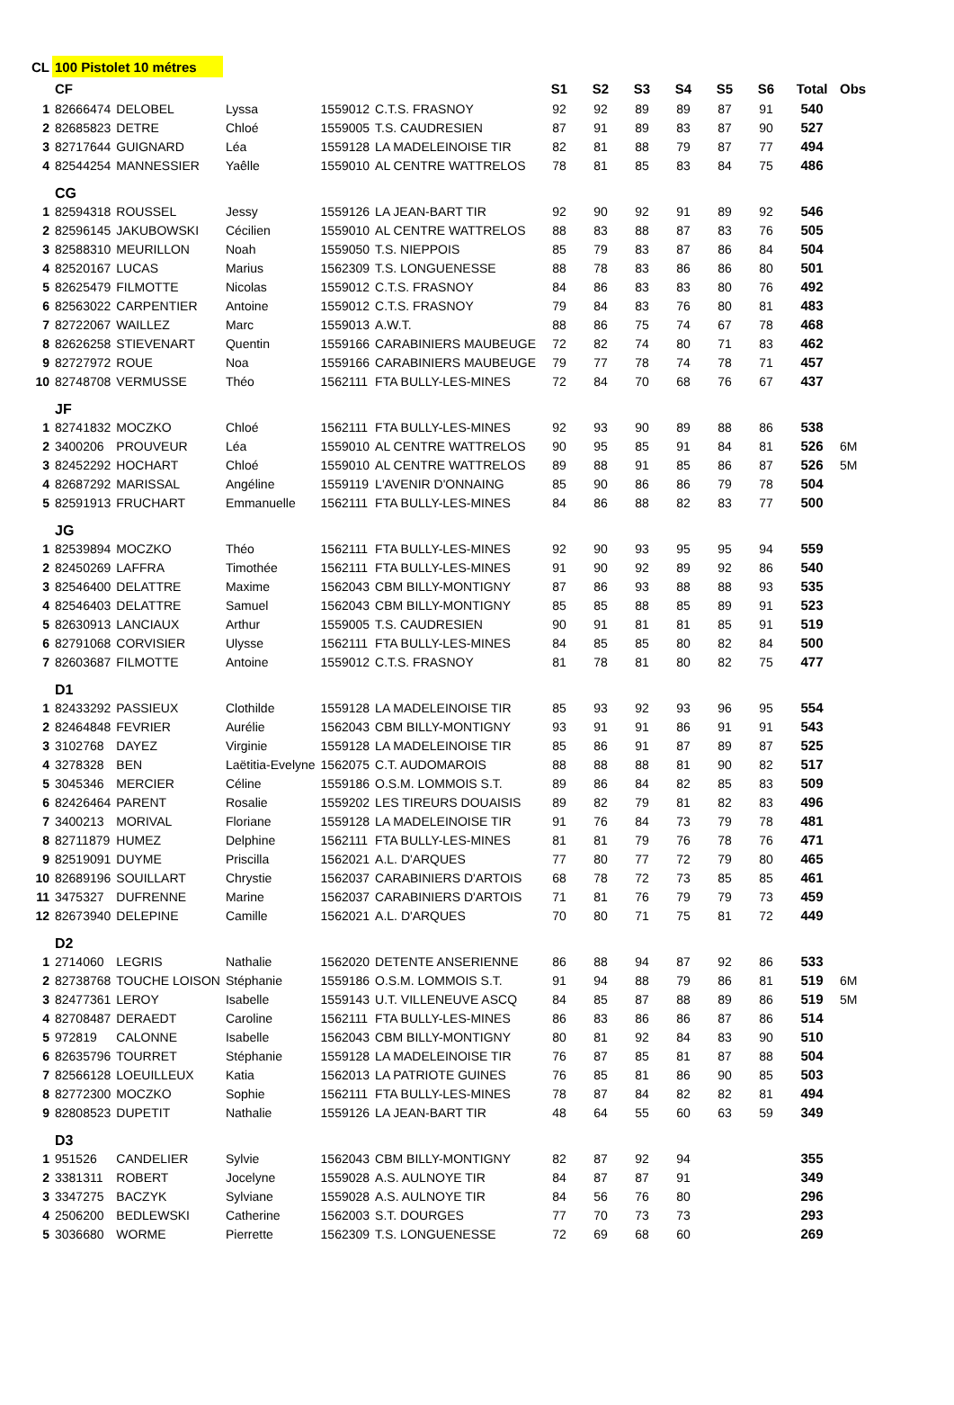| CL | 100 Pistolet 10 métres | | | | | | | | | | | | |
| | CF | | | | | S1 | S2 | S3 | S4 | S5 | S6 | Total | Obs |
| 1 | 82666474 | DELOBEL | Lyssa | 1559012 | C.T.S. FRASNOY | 92 | 92 | 89 | 89 | 87 | 91 | 540 | |
| 2 | 82685823 | DETRE | Chloé | 1559005 | T.S. CAUDRESIEN | 87 | 91 | 89 | 83 | 87 | 90 | 527 | |
| 3 | 82717644 | GUIGNARD | Léa | 1559128 | LA MADELEINOISE TIR | 82 | 81 | 88 | 79 | 87 | 77 | 494 | |
| 4 | 82544254 | MANNESSIER | Yaêlle | 1559010 | AL CENTRE WATTRELOS | 78 | 81 | 85 | 83 | 84 | 75 | 486 | |
| | CG | | | | | | | | | | | | |
| 1 | 82594318 | ROUSSEL | Jessy | 1559126 | LA JEAN-BART TIR | 92 | 90 | 92 | 91 | 89 | 92 | 546 | |
| 2 | 82596145 | JAKUBOWSKI | Cécilien | 1559010 | AL CENTRE WATTRELOS | 88 | 83 | 88 | 87 | 83 | 76 | 505 | |
| 3 | 82588310 | MEURILLON | Noah | 1559050 | T.S. NIEPPOIS | 85 | 79 | 83 | 87 | 86 | 84 | 504 | |
| 4 | 82520167 | LUCAS | Marius | 1562309 | T.S. LONGUENESSE | 88 | 78 | 83 | 86 | 86 | 80 | 501 | |
| 5 | 82625479 | FILMOTTE | Nicolas | 1559012 | C.T.S. FRASNOY | 84 | 86 | 83 | 83 | 80 | 76 | 492 | |
| 6 | 82563022 | CARPENTIER | Antoine | 1559012 | C.T.S. FRASNOY | 79 | 84 | 83 | 76 | 80 | 81 | 483 | |
| 7 | 82722067 | WAILLEZ | Marc | 1559013 | A.W.T. | 88 | 86 | 75 | 74 | 67 | 78 | 468 | |
| 8 | 82626258 | STIEVENART | Quentin | 1559166 | CARABINIERS MAUBEUGE | 72 | 82 | 74 | 80 | 71 | 83 | 462 | |
| 9 | 82727972 | ROUE | Noa | 1559166 | CARABINIERS MAUBEUGE | 79 | 77 | 78 | 74 | 78 | 71 | 457 | |
| 10 | 82748708 | VERMUSSE | Théo | 1562111 | FTA BULLY-LES-MINES | 72 | 84 | 70 | 68 | 76 | 67 | 437 | |
| | JF | | | | | | | | | | | | |
| 1 | 82741832 | MOCZKO | Chloé | 1562111 | FTA BULLY-LES-MINES | 92 | 93 | 90 | 89 | 88 | 86 | 538 | |
| 2 | 3400206 | PROUVEUR | Léa | 1559010 | AL CENTRE WATTRELOS | 90 | 95 | 85 | 91 | 84 | 81 | 526 | 6M |
| 3 | 82452292 | HOCHART | Chloé | 1559010 | AL CENTRE WATTRELOS | 89 | 88 | 91 | 85 | 86 | 87 | 526 | 5M |
| 4 | 82687292 | MARISSAL | Angéline | 1559119 | L'AVENIR D'ONNAING | 85 | 90 | 86 | 86 | 79 | 78 | 504 | |
| 5 | 82591913 | FRUCHART | Emmanuelle | 1562111 | FTA BULLY-LES-MINES | 84 | 86 | 88 | 82 | 83 | 77 | 500 | |
| | JG | | | | | | | | | | | | |
| 1 | 82539894 | MOCZKO | Théo | 1562111 | FTA BULLY-LES-MINES | 92 | 90 | 93 | 95 | 95 | 94 | 559 | |
| 2 | 82450269 | LAFFRA | Timothée | 1562111 | FTA BULLY-LES-MINES | 91 | 90 | 92 | 89 | 92 | 86 | 540 | |
| 3 | 82546400 | DELATTRE | Maxime | 1562043 | CBM BILLY-MONTIGNY | 87 | 86 | 93 | 88 | 88 | 93 | 535 | |
| 4 | 82546403 | DELATTRE | Samuel | 1562043 | CBM BILLY-MONTIGNY | 85 | 85 | 88 | 85 | 89 | 91 | 523 | |
| 5 | 82630913 | LANCIAUX | Arthur | 1559005 | T.S. CAUDRESIEN | 90 | 91 | 81 | 81 | 85 | 91 | 519 | |
| 6 | 82791068 | CORVISIER | Ulysse | 1562111 | FTA BULLY-LES-MINES | 84 | 85 | 85 | 80 | 82 | 84 | 500 | |
| 7 | 82603687 | FILMOTTE | Antoine | 1559012 | C.T.S. FRASNOY | 81 | 78 | 81 | 80 | 82 | 75 | 477 | |
| | D1 | | | | | | | | | | | | |
| 1 | 82433292 | PASSIEUX | Clothilde | 1559128 | LA MADELEINOISE TIR | 85 | 93 | 92 | 93 | 96 | 95 | 554 | |
| 2 | 82464848 | FEVRIER | Aurélie | 1562043 | CBM BILLY-MONTIGNY | 93 | 91 | 91 | 86 | 91 | 91 | 543 | |
| 3 | 3102768 | DAYEZ | Virginie | 1559128 | LA MADELEINOISE TIR | 85 | 86 | 91 | 87 | 89 | 87 | 525 | |
| 4 | 3278328 | BEN | Laëtitia-Evelyne | 1562075 | C.T. AUDOMAROIS | 88 | 88 | 88 | 81 | 90 | 82 | 517 | |
| 5 | 3045346 | MERCIER | Céline | 1559186 | O.S.M. LOMMOIS S.T. | 89 | 86 | 84 | 82 | 85 | 83 | 509 | |
| 6 | 82426464 | PARENT | Rosalie | 1559202 | LES TIREURS DOUAISIS | 89 | 82 | 79 | 81 | 82 | 83 | 496 | |
| 7 | 3400213 | MORIVAL | Floriane | 1559128 | LA MADELEINOISE TIR | 91 | 76 | 84 | 73 | 79 | 78 | 481 | |
| 8 | 82711879 | HUMEZ | Delphine | 1562111 | FTA BULLY-LES-MINES | 81 | 81 | 79 | 76 | 78 | 76 | 471 | |
| 9 | 82519091 | DUYME | Priscilla | 1562021 | A.L. D'ARQUES | 77 | 80 | 77 | 72 | 79 | 80 | 465 | |
| 10 | 82689196 | SOUILLART | Chrystie | 1562037 | CARABINIERS D'ARTOIS | 68 | 78 | 72 | 73 | 85 | 85 | 461 | |
| 11 | 3475327 | DUFRENNE | Marine | 1562037 | CARABINIERS D'ARTOIS | 71 | 81 | 76 | 79 | 79 | 73 | 459 | |
| 12 | 82673940 | DELEPINE | Camille | 1562021 | A.L. D'ARQUES | 70 | 80 | 71 | 75 | 81 | 72 | 449 | |
| | D2 | | | | | | | | | | | | |
| 1 | 2714060 | LEGRIS | Nathalie | 1562020 | DETENTE ANSERIENNE | 86 | 88 | 94 | 87 | 92 | 86 | 533 | |
| 2 | 82738768 | TOUCHE LOISON | Stéphanie | 1559186 | O.S.M. LOMMOIS S.T. | 91 | 94 | 88 | 79 | 86 | 81 | 519 | 6M |
| 3 | 82477361 | LEROY | Isabelle | 1559143 | U.T. VILLENEUVE ASCQ | 84 | 85 | 87 | 88 | 89 | 86 | 519 | 5M |
| 4 | 82708487 | DERAEDT | Caroline | 1562111 | FTA BULLY-LES-MINES | 86 | 83 | 86 | 86 | 87 | 86 | 514 | |
| 5 | 972819 | CALONNE | Isabelle | 1562043 | CBM BILLY-MONTIGNY | 80 | 81 | 92 | 84 | 83 | 90 | 510 | |
| 6 | 82635796 | TOURRET | Stéphanie | 1559128 | LA MADELEINOISE TIR | 76 | 87 | 85 | 81 | 87 | 88 | 504 | |
| 7 | 82566128 | LOEUILLEUX | Katia | 1562013 | LA PATRIOTE GUINES | 76 | 85 | 81 | 86 | 90 | 85 | 503 | |
| 8 | 82772300 | MOCZKO | Sophie | 1562111 | FTA BULLY-LES-MINES | 78 | 87 | 84 | 82 | 82 | 81 | 494 | |
| 9 | 82808523 | DUPETIT | Nathalie | 1559126 | LA JEAN-BART TIR | 48 | 64 | 55 | 60 | 63 | 59 | 349 | |
| | D3 | | | | | | | | | | | | |
| 1 | 951526 | CANDELIER | Sylvie | 1562043 | CBM BILLY-MONTIGNY | 82 | 87 | 92 | 94 | | | 355 | |
| 2 | 3381311 | ROBERT | Jocelyne | 1559028 | A.S. AULNOYE TIR | 84 | 87 | 87 | 91 | | | 349 | |
| 3 | 3347275 | BACZYK | Sylviane | 1559028 | A.S. AULNOYE TIR | 84 | 56 | 76 | 80 | | | 296 | |
| 4 | 2506200 | BEDLEWSKI | Catherine | 1562003 | S.T. DOURGES | 77 | 70 | 73 | 73 | | | 293 | |
| 5 | 3036680 | WORME | Pierrette | 1562309 | T.S. LONGUENESSE | 72 | 69 | 68 | 60 | | | 269 | |